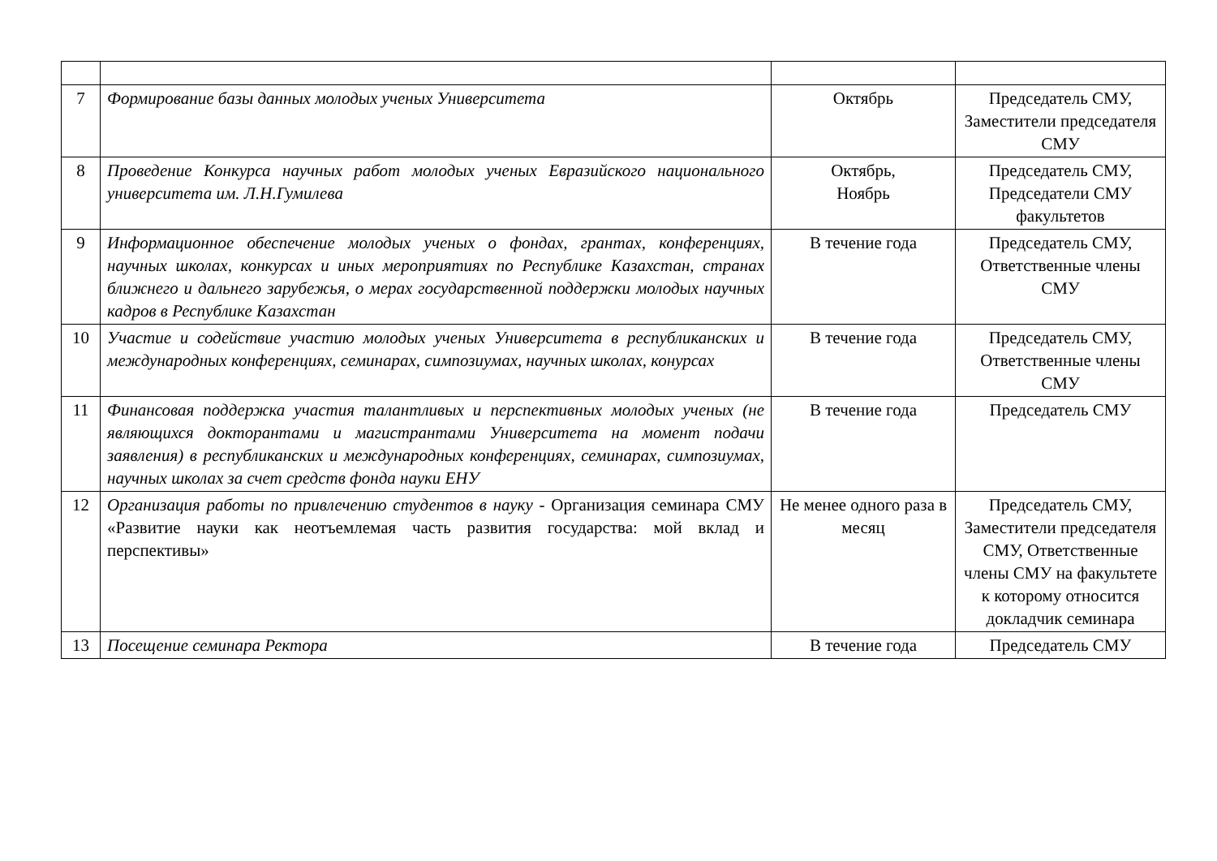| 7 | Формирование базы данных молодых ученых Университета | Октябрь | Председатель СМУ, Заместители председателя СМУ |
| 8 | Проведение Конкурса научных работ молодых ученых Евразийского национального университета им. Л.Н.Гумилева | Октябрь, Ноябрь | Председатель СМУ, Председатели СМУ факультетов |
| 9 | Информационное обеспечение молодых ученых о фондах, грантах, конференциях, научных школах, конкурсах и иных мероприятиях по Республике Казахстан, странах ближнего и дальнего зарубежья, о мерах государственной поддержки молодых научных кадров в Республике Казахстан | В течение года | Председатель СМУ, Ответственные члены СМУ |
| 10 | Участие и содействие участию молодых ученых Университета в республиканских и международных конференциях, семинарах, симпозиумах, научных школах, конурсах | В течение года | Председатель СМУ, Ответственные члены СМУ |
| 11 | Финансовая поддержка участия талантливых и перспективных молодых ученых (не являющихся докторантами и магистрантами Университета на момент подачи заявления) в республиканских и международных конференциях, семинарах, симпозиумах, научных школах за счет средств фонда науки ЕНУ | В течение года | Председатель СМУ |
| 12 | Организация работы по привлечению студентов в науку - Организация семинара СМУ «Развитие науки как неотъемлемая часть развития государства: мой вклад и перспективы» | Не менее одного раза в месяц | Председатель СМУ, Заместители председателя СМУ, Ответственные члены СМУ на факультете к которому относится докладчик семинара |
| 13 | Посещение семинара Ректора | В течение года | Председатель СМУ |